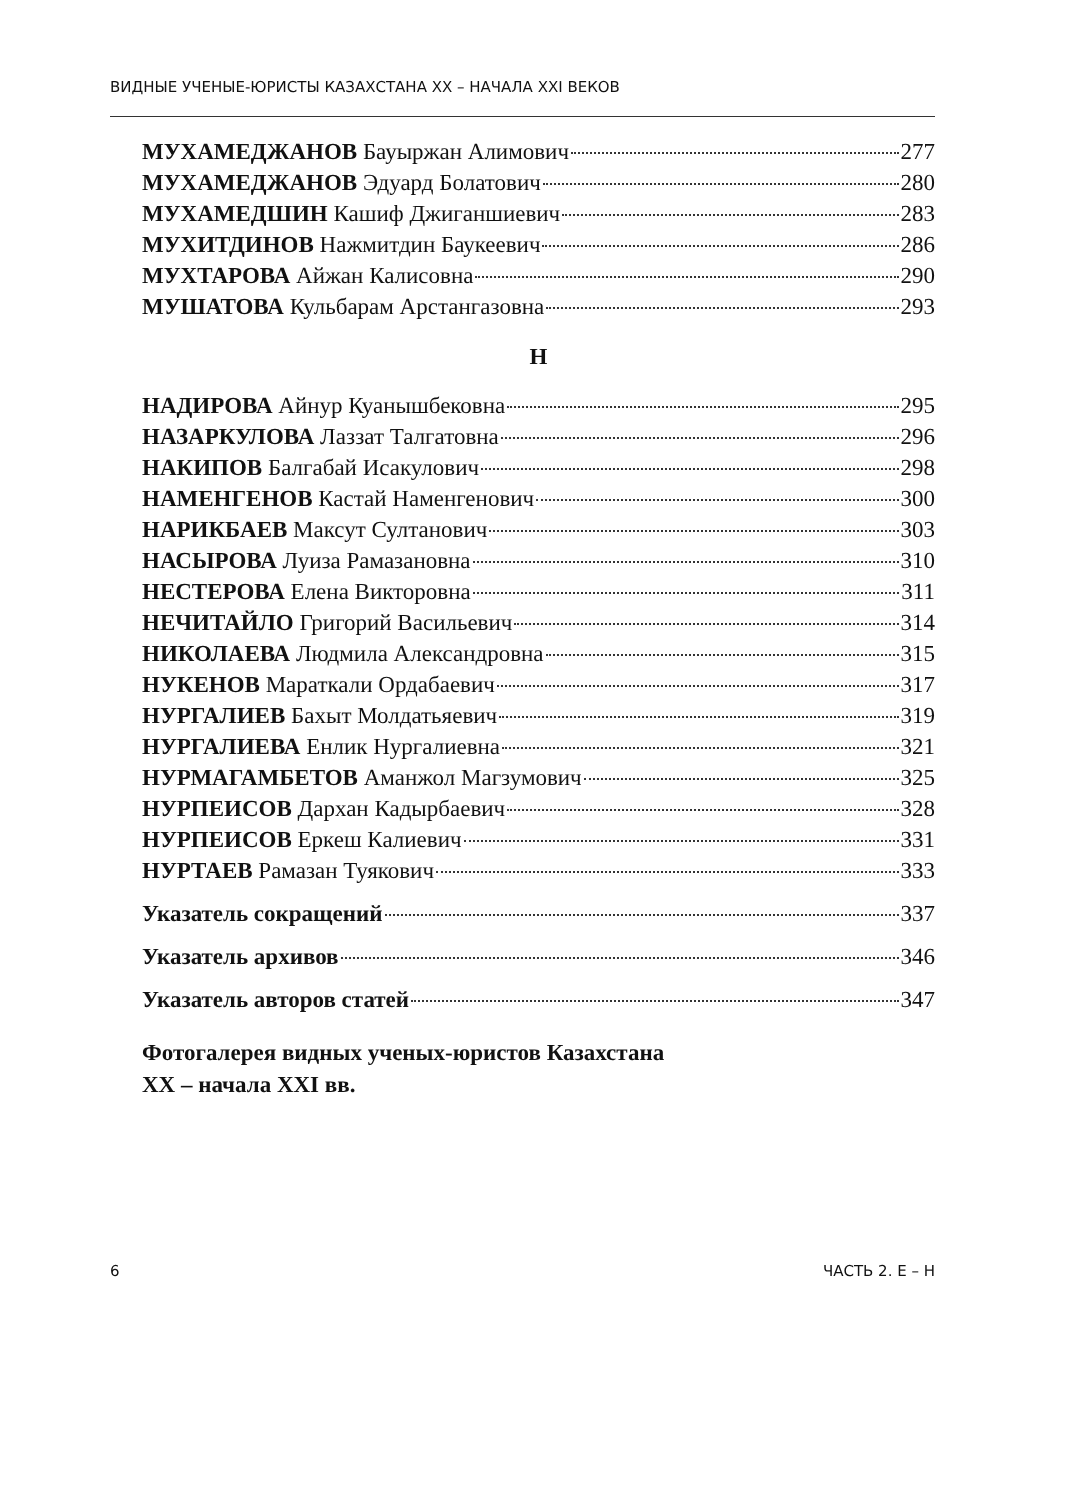ВИДНЫЕ УЧЕНЫЕ-ЮРИСТЫ КАЗАХСТАНА XX – НАЧАЛА XXI ВЕКОВ
МУХАМЕДЖАНОВ Бауыржан Алимович 277
МУХАМЕДЖАНОВ Эдуард Болатович 280
МУХАМЕДШИН Кашиф Джиганшиевич 283
МУХИТДИНОВ Нажмитдин Баукеевич 286
МУХТАРОВА Айжан Калисовна 290
МУШАТОВА Кульбарам Арстангазовна 293
Н
НАДИРОВА Айнур Куанышбековна 295
НАЗАРКУЛОВА Лаззат Талгатовна 296
НАКИПОВ Балгабай Исакулович 298
НАМЕНГЕНОВ Кастай Наменгенович 300
НАРИКБАЕВ Максут Султанович 303
НАСЫРОВА Луиза Рамазановна 310
НЕСТЕРОВА Елена Викторовна 311
НЕЧИТАЙЛО Григорий Васильевич 314
НИКОЛАЕВА Людмила Александровна 315
НУКЕНОВ Мараткали Ордабаевич 317
НУРГАЛИЕВ Бахыт Молдатьяевич 319
НУРГАЛИЕВА Енлик Нургалиевна 321
НУРМАГАМБЕТОВ Аманжол Магзумович 325
НУРПЕИСОВ Дархан Кадырбаевич 328
НУРПЕИСОВ Еркеш Калиевич 331
НУРТАЕВ Рамазан Туякович 333
Указатель сокращений 337
Указатель архивов 346
Указатель авторов статей 347
Фотогалерея видных ученых-юристов Казахстана
XX – начала XXI вв.
6 ЧАСТЬ 2. Е – Н